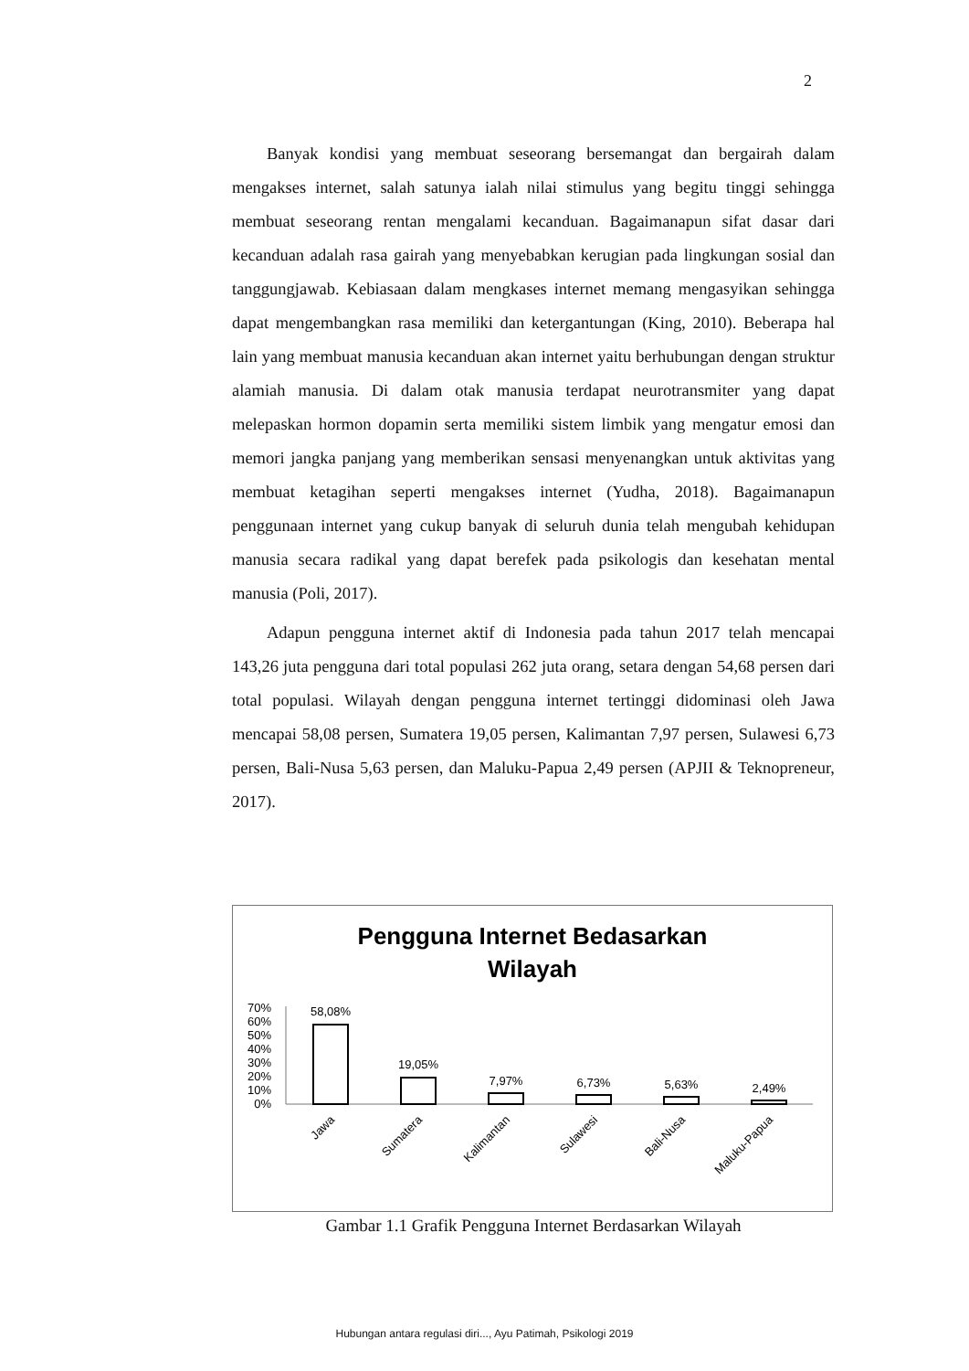2
Banyak kondisi yang membuat seseorang bersemangat dan bergairah dalam mengakses internet, salah satunya ialah nilai stimulus yang begitu tinggi sehingga membuat seseorang rentan mengalami kecanduan. Bagaimanapun sifat dasar dari kecanduan adalah rasa gairah yang menyebabkan kerugian pada lingkungan sosial dan tanggungjawab. Kebiasaan dalam mengkases internet memang mengasyikan sehingga dapat mengembangkan rasa memiliki dan ketergantungan (King, 2010). Beberapa hal lain yang membuat manusia kecanduan akan internet yaitu berhubungan dengan struktur alamiah manusia. Di dalam otak manusia terdapat neurotransmiter yang dapat melepaskan hormon dopamin serta memiliki sistem limbik yang mengatur emosi dan memori jangka panjang yang memberikan sensasi menyenangkan untuk aktivitas yang membuat ketagihan seperti mengakses internet (Yudha, 2018). Bagaimanapun penggunaan internet yang cukup banyak di seluruh dunia telah mengubah kehidupan manusia secara radikal yang dapat berefek pada psikologis dan kesehatan mental manusia (Poli, 2017).
Adapun pengguna internet aktif di Indonesia pada tahun 2017 telah mencapai 143,26 juta pengguna dari total populasi 262 juta orang, setara dengan 54,68 persen dari total populasi. Wilayah dengan pengguna internet tertinggi didominasi oleh Jawa mencapai 58,08 persen, Sumatera 19,05 persen, Kalimantan 7,97 persen, Sulawesi 6,73 persen, Bali-Nusa 5,63 persen, dan Maluku-Papua 2,49 persen (APJII & Teknopreneur, 2017).
Pengguna Internet Bedasarkan
Wilayah
70%
60%
50%
40%
30%
20%
10%
0%
58,08%
19,05%
7,97%
6,73%
5,63%
2,49%
Jawa
Sumatera
Kalimantan
Sulawesi
Bali-Nusa
Maluku-Papua
Gambar 1.1 Grafik Pengguna Internet Berdasarkan Wilayah
Hubungan antara regulasi diri..., Ayu Patimah, Psikologi 2019